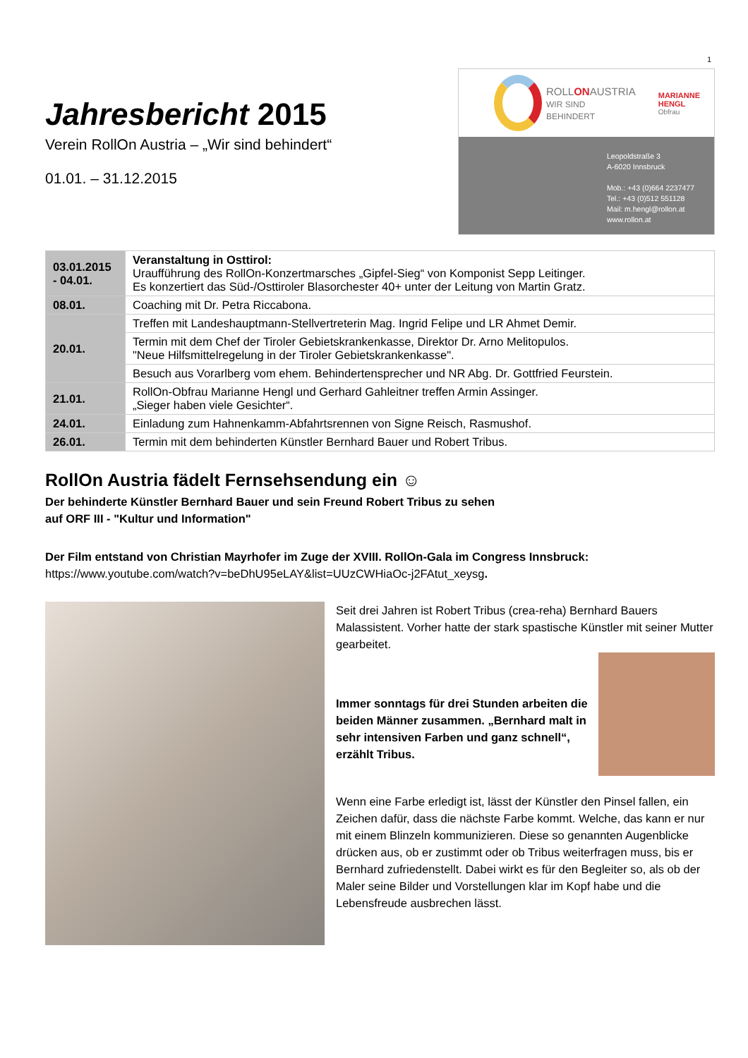1
Jahresbericht 2015
Verein RollOn Austria – „Wir sind behindert“
01.01. – 31.12.2015
ROLLONAUSTRIA
WIR SIND BEHINDERT
MARIANNE HENGL
Obfrau
Leopoldstraße 3
A-6020 Innsbruck
Mob.: +43 (0)664 2237477
Tel.: +43 (0)512 551128
Mail: m.hengl@rollon.at
www.rollon.at
| 03.01.2015 - 04.01. | Veranstaltung in Osttirol: Uraufführung des RollOn-Konzertmarsches „Gipfel-Sieg“ von Komponist Sepp Leitinger. Es konzertiert das Süd-/Osttiroler Blasorchester 40+ unter der Leitung von Martin Gratz. |
| 08.01. | Coaching mit Dr. Petra Riccabona. |
| 20.01. | Treffen mit Landeshauptmann-Stellvertreterin Mag. Ingrid Felipe und LR Ahmet Demir. |
| | Termin mit dem Chef der Tiroler Gebietskrankenkasse, Direktor Dr. Arno Melitopulos. "Neue Hilfsmittelregelung in der Tiroler Gebietskrankenkasse". |
| | Besuch aus Vorarlberg vom ehem. Behindertensprecher und NR Abg. Dr. Gottfried Feurstein. |
| 21.01. | RollOn-Obfrau Marianne Hengl und Gerhard Gahleitner treffen Armin Assinger. „Sieger haben viele Gesichter“. |
| 24.01. | Einladung zum Hahnenkamm-Abfahrtsrennen von Signe Reisch, Rasmushof. |
| 26.01. | Termin mit dem behinderten Künstler Bernhard Bauer und Robert Tribus. |
RollOn Austria fädelt Fernsehsendung ein ☺
Der behinderte Künstler Bernhard Bauer und sein Freund Robert Tribus zu sehen
auf ORF III - "Kultur und Information"
Der Film entstand von Christian Mayrhofer im Zuge der XVIII. RollOn-Gala im Congress Innsbruck:
https://www.youtube.com/watch?v=beDhU95eLAY&list=UUzCWHiaOc-j2FAtut_xeysg.
Seit drei Jahren ist Robert Tribus (crea-reha) Bernhard Bauers Malassistent. Vorher hatte der stark spastische Künstler mit seiner Mutter gearbeitet.
Immer sonntags für drei Stunden arbeiten die beiden Männer zusammen. „Bernhard malt in sehr intensiven Farben und ganz schnell“, erzählt Tribus.
Wenn eine Farbe erledigt ist, lässt der Künstler den Pinsel fallen, ein Zeichen dafür, dass die nächste Farbe kommt. Welche, das kann er nur mit einem Blinzeln kommunizieren. Diese so genannten Augenblicke drücken aus, ob er zustimmt oder ob Tribus weiterfragen muss, bis er Bernhard zufriedenstellt. Dabei wirkt es für den Begleiter so, als ob der Maler seine Bilder und Vorstellungen klar im Kopf habe und die Lebensfreude ausbrechen lässt.